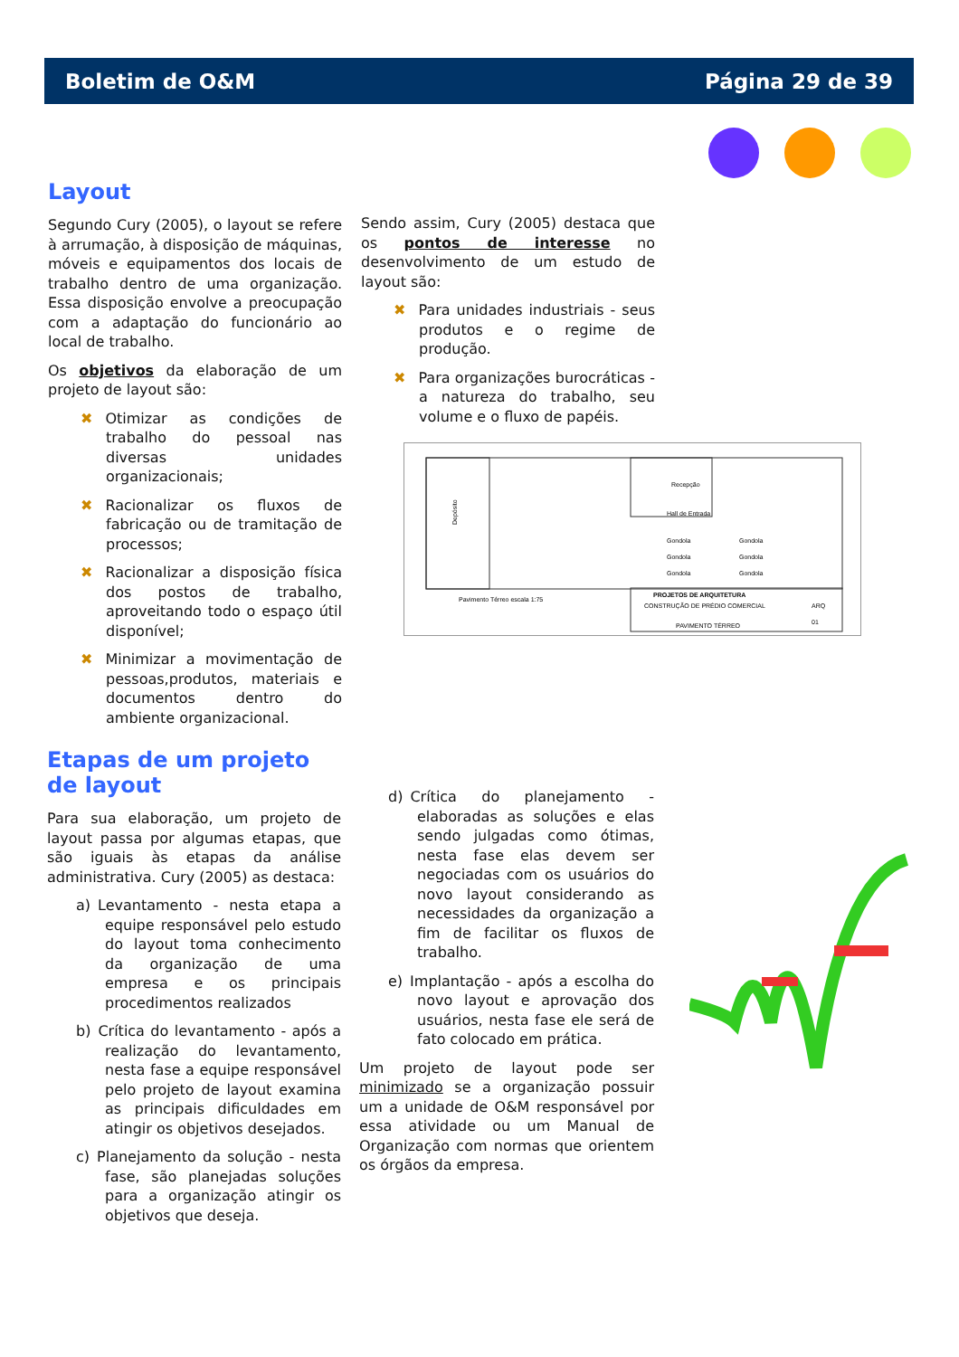Boletim de O&M Página 29 de 39
Layout
Segundo Cury (2005), o layout se refere à arrumação, à disposição de máquinas, móveis e equipamentos dos locais de trabalho dentro de uma organização. Essa disposição envolve a preocupação com a adaptação do funcionário ao local de trabalho.
Os objetivos da elaboração de um projeto de layout são:
✖ Otimizar as condições de trabalho do pessoal nas diversas unidades organizacionais;
✖ Racionalizar os fluxos de fabricação ou de tramitação de processos;
✖ Racionalizar a disposição física dos postos de trabalho, aproveitando todo o espaço útil disponível;
✖ Minimizar a movimentação de pessoas,produtos, materiais e documentos dentro do ambiente organizacional.
Sendo assim, Cury (2005) destaca que os pontos de interesse no desenvolvimento de um estudo de layout são:
✖ Para unidades industriais - seus produtos e o regime de produção.
✖ Para organizações burocráticas - a natureza do trabalho, seu volume e o fluxo de papéis.
Depósito
Recepção
Hall de Entrada
Gondola
Gondola
Gondola
Gondola
Gondola
Gondola
Pavimento Térreo escala 1:75
PROJETOS DE ARQUITETURA
CONSTRUÇÃO DE PRÉDIO COMERCIAL
ARQ
01
PAVIMENTO TÉRREO
Etapas de um projeto de layout
Para sua elaboração, um projeto de layout passa por algumas etapas, que são iguais às etapas da análise administrativa. Cury (2005) as destaca:
a) Levantamento - nesta etapa a equipe responsável pelo estudo do layout toma conhecimento da organização de uma empresa e os principais procedimentos realizados
b) Crítica do levantamento - após a realização do levantamento, nesta fase a equipe responsável pelo projeto de layout examina as principais dificuldades em atingir os objetivos desejados.
c) Planejamento da solução - nesta fase, são planejadas soluções para a organização atingir os objetivos que deseja.
d) Crítica do planejamento - elaboradas as soluções e elas sendo julgadas como ótimas, nesta fase elas devem ser negociadas com os usuários do novo layout considerando as necessidades da organização a fim de facilitar os fluxos de trabalho.
e) Implantação - após a escolha do novo layout e aprovação dos usuários, nesta fase ele será de fato colocado em prática.
Um projeto de layout pode ser minimizado se a organização possuir um a unidade de O&M responsável por essa atividade ou um Manual de Organização com normas que orientem os órgãos da empresa.